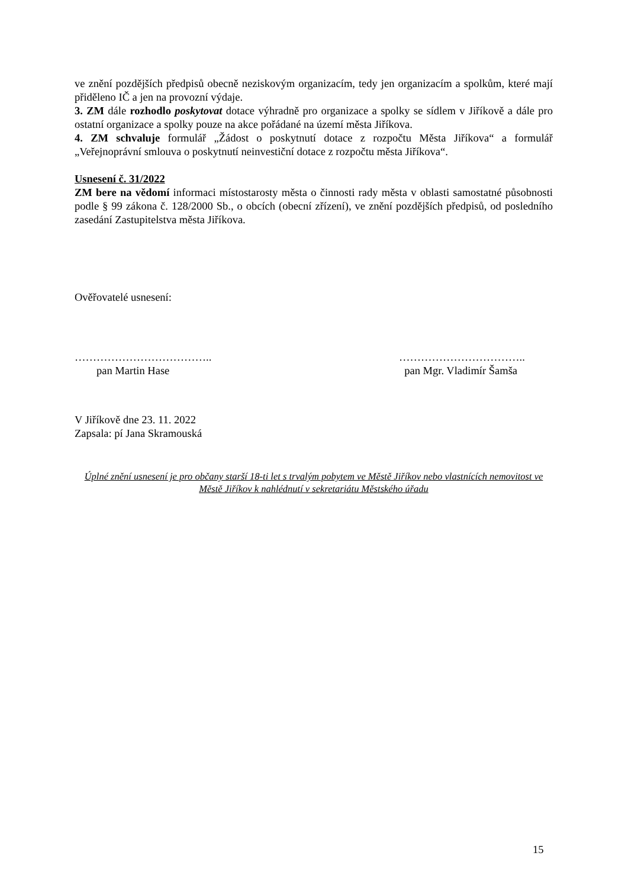ve znění pozdějších předpisů obecně neziskovým organizacím, tedy jen organizacím a spolkům, které mají přiděleno IČ a jen na provozní výdaje.
3. ZM dále rozhodlo poskytovat dotace výhradně pro organizace a spolky se sídlem v Jiříkově a dále pro ostatní organizace a spolky pouze na akce pořádané na území města Jiříkova.
4. ZM schvaluje formulář „Žádost o poskytnutí dotace z rozpočtu Města Jiříkova“ a formulář „Veřejnoprávní smlouva o poskytnutí neinvestiční dotace z rozpočtu města Jiříkova“.
Usnesení č. 31/2022
ZM bere na vědomí informaci místostarosty města o činnosti rady města v oblasti samostatné působnosti podle § 99 zákona č. 128/2000 Sb., o obcích (obecní zřízení), ve znění pozdějších předpisů, od posledního zasedání Zastupitelstva města Jiříkova.
Ověřovatelé usnesení:
………………………………..
pan Martin Hase
……………………………..
pan Mgr. Vladimír Šamša
V Jiříkově dne 23. 11. 2022
Zapsala: pí Jana Skramouská
Úplné znění usnesení je pro občany starší 18-ti let s trvalým pobytem ve Městě Jiříkov nebo vlastnících nemovitost ve Městě Jiříkov k nahlédnutí v sekretariátu Městského úřadu
15